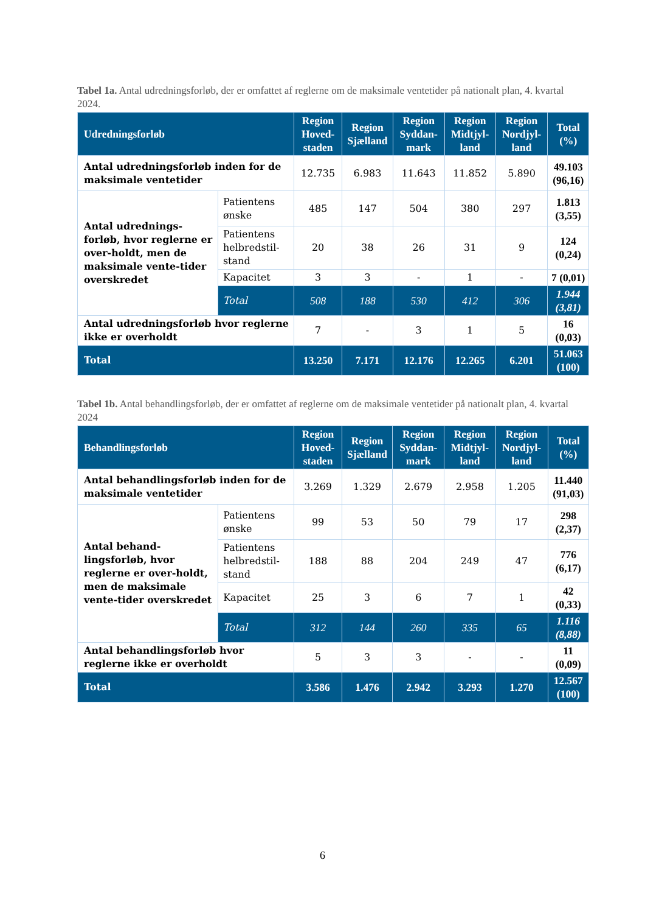Tabel 1a. Antal udredningsforløb, der er omfattet af reglerne om de maksimale ventetider på nationalt plan, 4. kvartal 2024.
| Udredningsforløb | | Region Hoved-staden | Region Sjælland | Region Syddan-mark | Region Midtjyl-land | Region Nordjyl-land | Total (%) |
| --- | --- | --- | --- | --- | --- | --- | --- |
| Antal udredningsforløb inden for de maksimale ventetider | | 12.735 | 6.983 | 11.643 | 11.852 | 5.890 | 49.103 (96,16) |
| Antal udrednings-forløb, hvor reglerne er over-holdt, men de maksimale vente-tider overskredet | Patientens ønske | 485 | 147 | 504 | 380 | 297 | 1.813 (3,55) |
| | Patientens helbredstil-stand | 20 | 38 | 26 | 31 | 9 | 124 (0,24) |
| | Kapacitet | 3 | 3 | - | 1 | - | 7 (0,01) |
| | Total | 508 | 188 | 530 | 412 | 306 | 1.944 (3,81) |
| Antal udredningsforløb hvor reglerne ikke er overholdt | | 7 | - | 3 | 1 | 5 | 16 (0,03) |
| Total | | 13.250 | 7.171 | 12.176 | 12.265 | 6.201 | 51.063 (100) |
Tabel 1b. Antal behandlingsforløb, der er omfattet af reglerne om de maksimale ventetider på nationalt plan, 4. kvartal 2024
| Behandlingsforløb | | Region Hoved-staden | Region Sjælland | Region Syddan-mark | Region Midtjyl-land | Region Nordjyl-land | Total (%) |
| --- | --- | --- | --- | --- | --- | --- | --- |
| Antal behandlingsforløb inden for de maksimale ventetider | | 3.269 | 1.329 | 2.679 | 2.958 | 1.205 | 11.440 (91,03) |
| Antal behand-lingsforløb, hvor reglerne er over-holdt, men de maksimale vente-tider overskredet | Patientens ønske | 99 | 53 | 50 | 79 | 17 | 298 (2,37) |
| | Patientens helbredstil-stand | 188 | 88 | 204 | 249 | 47 | 776 (6,17) |
| | Kapacitet | 25 | 3 | 6 | 7 | 1 | 42 (0,33) |
| | Total | 312 | 144 | 260 | 335 | 65 | 1.116 (8,88) |
| Antal behandlingsforløb hvor reglerne ikke er overholdt | | 5 | 3 | 3 | - | - | 11 (0,09) |
| Total | | 3.586 | 1.476 | 2.942 | 3.293 | 1.270 | 12.567 (100) |
6